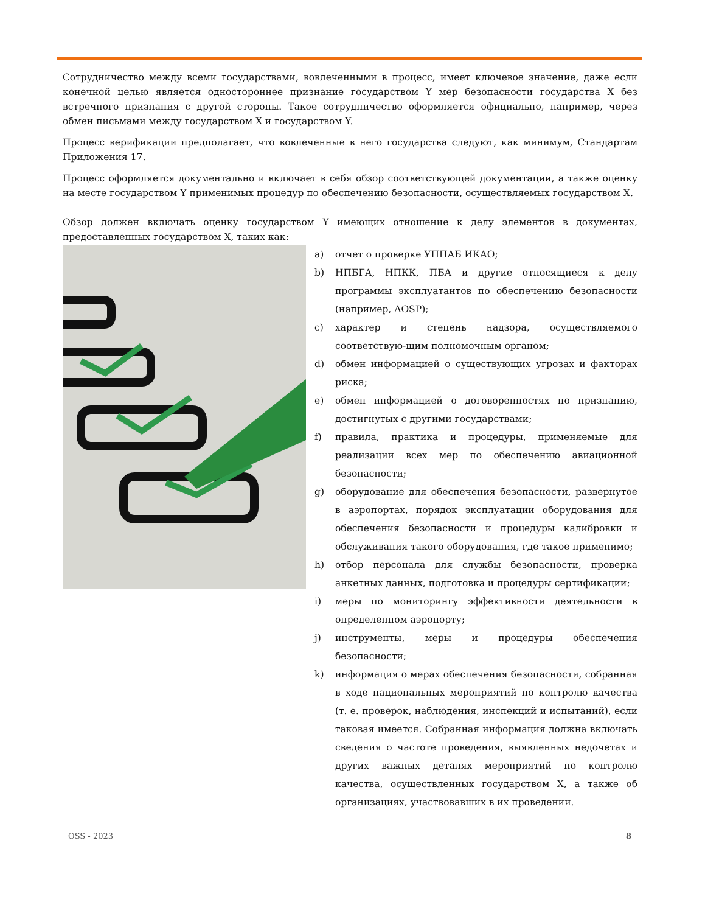Сотрудничество между всеми государствами, вовлеченными в процесс, имеет ключевое значение, даже если конечной целью является одностороннее признание государством Y мер безопасности государства X без встречного признания с другой стороны. Такое сотрудничество оформляется официально, например, через обмен письмами между государством X и государством Y.
Процесс верификации предполагает, что вовлеченные в него государства следуют, как минимум, Стандартам Приложения 17.
Процесс оформляется документально и включает в себя обзор соответствующей документации, а также оценку на месте государством Y применимых процедур по обеспечению безопасности, осуществляемых государством X.
Обзор должен включать оценку государством Y имеющих отношение к делу элементов в документах, предоставленных государством X, таких как:
a) отчет о проверке УППАБ ИКАО;
b) НПБГА, НПКК, ПБА и другие относящиеся к делу программы эксплуатантов по обеспечению безопасности (например, AOSP);
c) характер и степень надзора, осуществляемого соответствую-щим полномочным органом;
d) обмен информацией о существующих угрозах и факторах риска;
e) обмен информацией о договоренностях по признанию, достигнутых с другими государствами;
f) правила, практика и процедуры, применяемые для реализации всех мер по обеспечению авиационной безопасности;
g) оборудование для обеспечения безопасности, развернутое в аэропортах, порядок эксплуатации оборудования для обеспечения безопасности и процедуры калибровки и обслуживания такого оборудования, где такое применимо;
h) отбор персонала для службы безопасности, проверка анкетных данных, подготовка и процедуры сертификации;
i) меры по мониторингу эффективности деятельности в определенном аэропорту;
j) инструменты, меры и процедуры обеспечения безопасности;
k) информация о мерах обеспечения безопасности, собранная в ходе национальных мероприятий по контролю качества (т. е. проверок, наблюдения, инспекций и испытаний), если таковая имеется. Собранная информация должна включать сведения о частоте проведения, выявленных недочетах и других важных деталях мероприятий по контролю качества, осуществленных государством X, а также об организациях, участвовавших в их проведении.
OSS - 2023 8